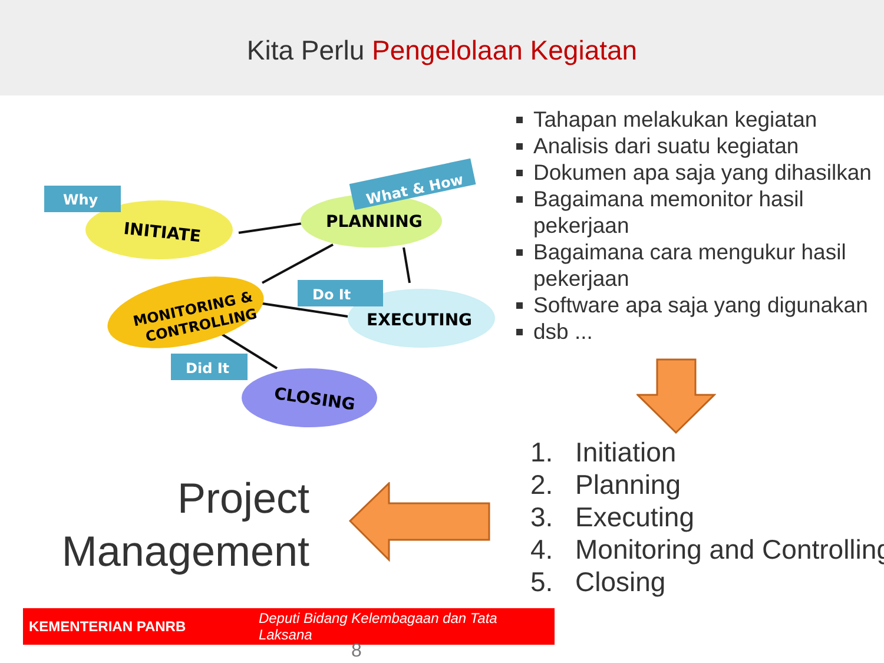Kita Perlu Pengelolaan Kegiatan
INITIATE
PLANNING
MONITORING &
CONTROLLING
EXECUTING
CLOSING
Why
What & How
Do It
Did It
Tahapan melakukan kegiatan
Analisis dari suatu kegiatan
Dokumen apa saja yang dihasilkan
Bagaimana memonitor hasil pekerjaan
Bagaimana cara mengukur hasil pekerjaan
Software apa saja yang digunakan
dsb ...
1. Initiation
2. Planning
3. Executing
4. Monitoring and Controlling
5. Closing
Project Management
KEMENTERIAN PANRB Deputi Bidang Kelembagaan dan Tata Laksana
8